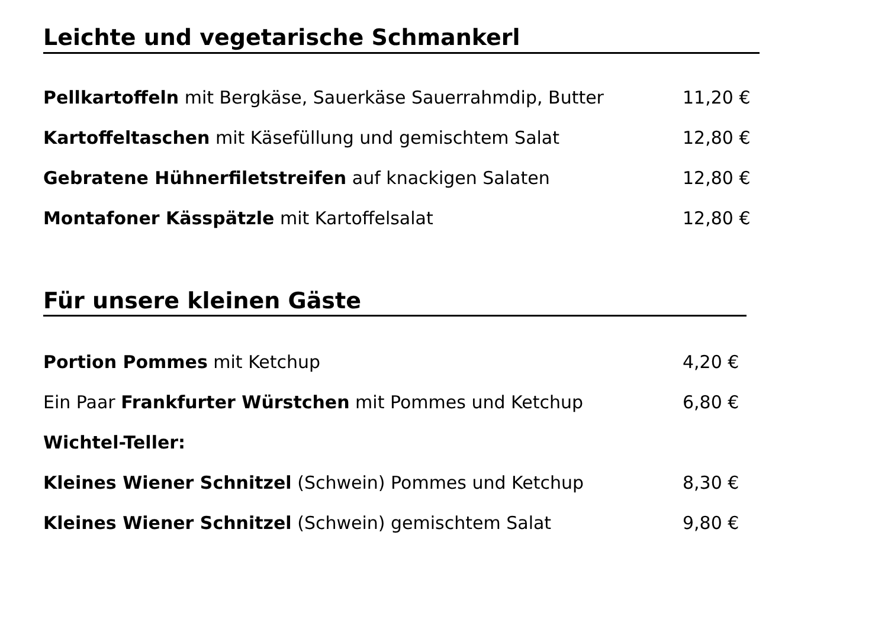Leichte und vegetarische Schmankerl
Pellkartoffeln mit Bergkäse, Sauerkäse Sauerrahmdip, Butter 11,20 €
Kartoffeltaschen mit Käsefüllung und gemischtem Salat 12,80 €
Gebratene Hühnerfiletstreifen auf knackigen Salaten 12,80 €
Montafoner Kässpätzle mit Kartoffelsalat 12,80 €
Für unsere kleinen Gäste
Portion Pommes mit Ketchup 4,20 €
Ein Paar Frankfurter Würstchen mit Pommes und Ketchup 6,80 €
Wichtel-Teller:
Kleines Wiener Schnitzel (Schwein) Pommes und Ketchup 8,30 €
Kleines Wiener Schnitzel (Schwein) gemischtem Salat 9,80 €